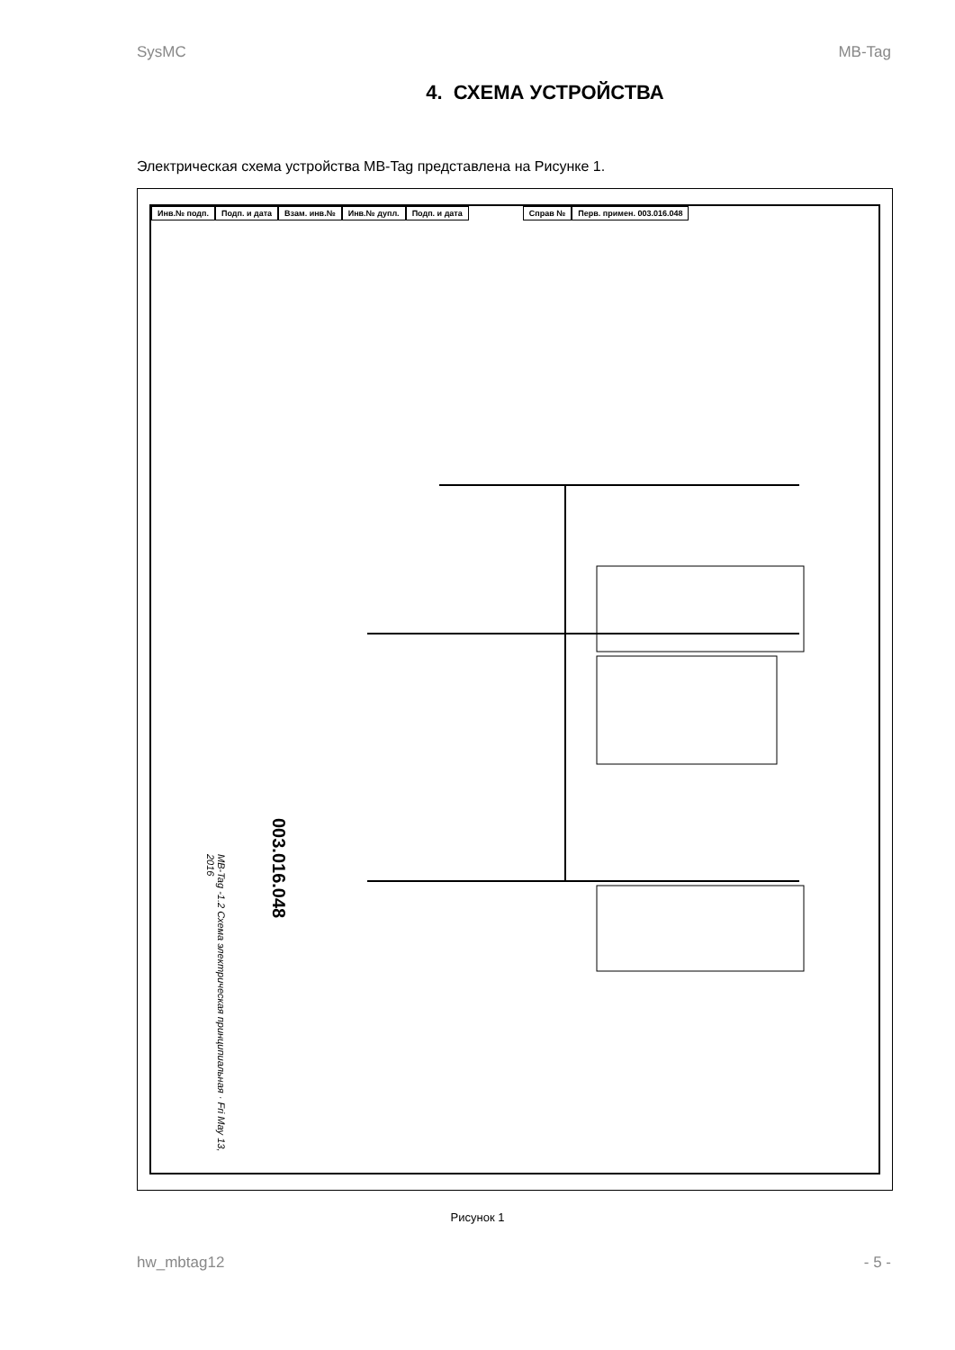SysMC MB-Tag
4. СХЕМА УСТРОЙСТВА
Электрическая схема устройства MB-Tag представлена на Рисунке 1.
Инв.№ подп. Подп. и дата Взам. инв.№ Инв.№ дупл. Подп. и дата Справ № Перв. примен. 003.016.048
003.016.048
MB-Tag -1.2 Схема электрическая принципиальная · Fri May 13, 2016
Рисунок 1
hw_mbtag12 - 5 -